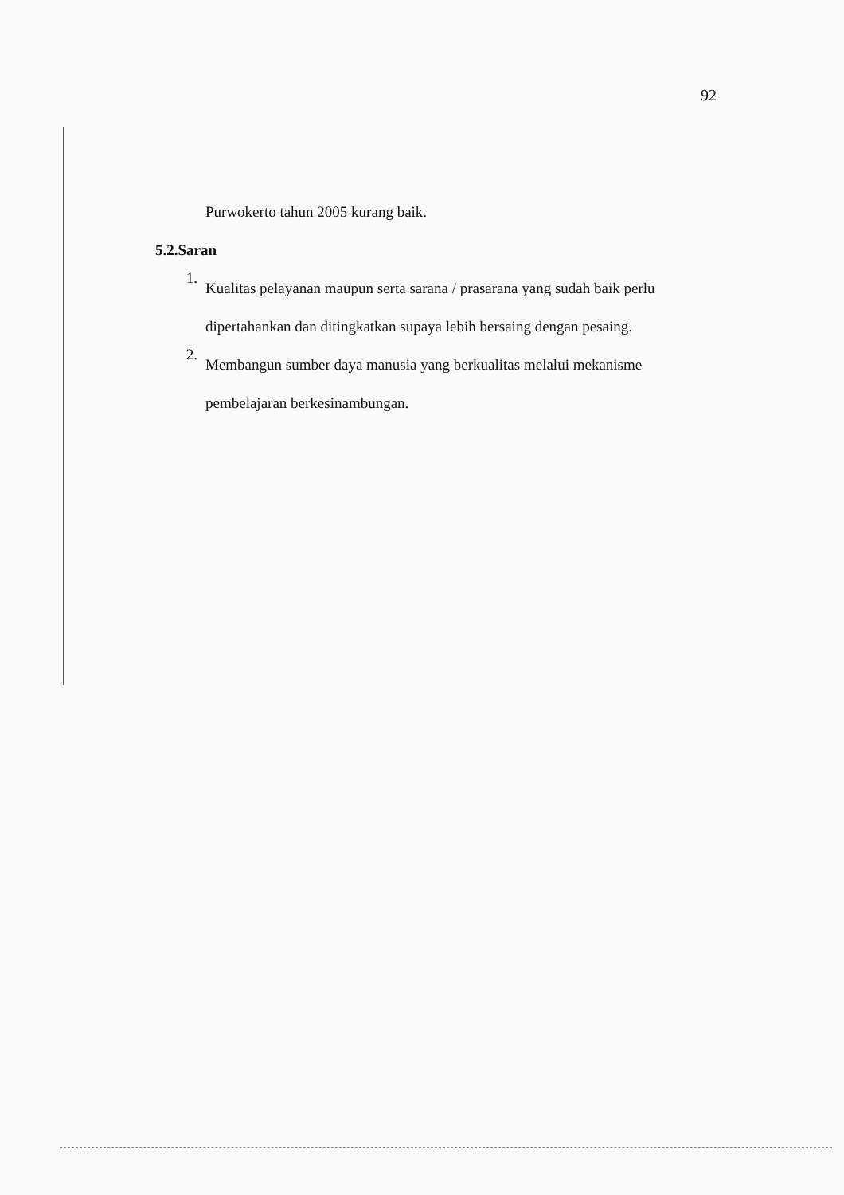92
Purwokerto tahun 2005 kurang baik.
5.2.Saran
1.
Kualitas pelayanan maupun serta sarana / prasarana yang sudah baik perlu dipertahankan dan ditingkatkan supaya lebih bersaing dengan pesaing.
2.
Membangun sumber daya manusia yang berkualitas melalui mekanisme pembelajaran berkesinambungan.